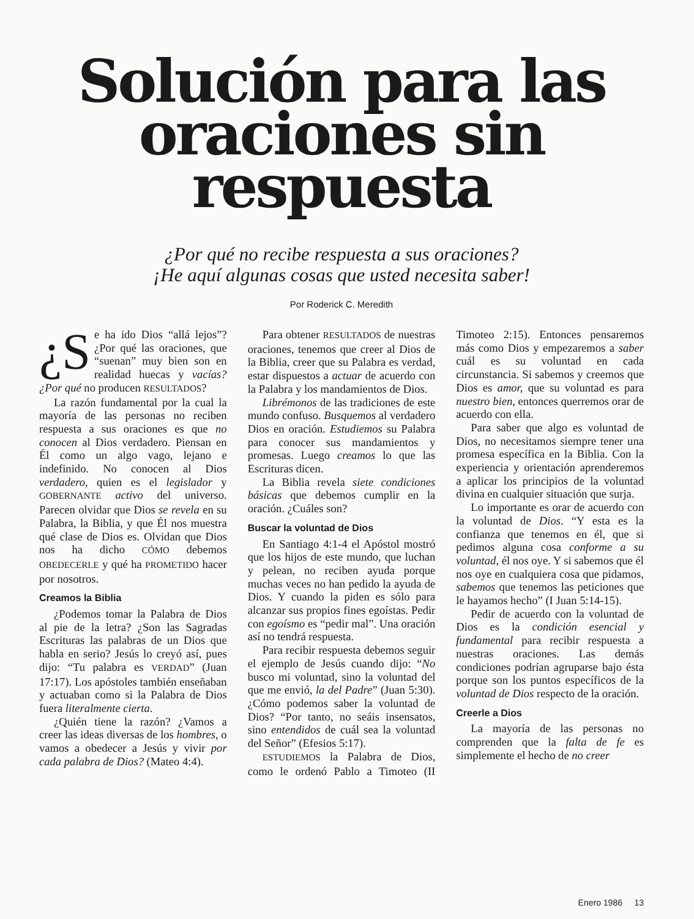Solución para las
oraciones sin respuesta
¿Por qué no recibe respuesta a sus oraciones?
¡He aquí algunas cosas que usted necesita saber!
Por Roderick C. Meredith
¿S e ha ido Dios “allá lejos”? ¿Por qué las oraciones, que “suenan” muy bien son en realidad huecas y vacías? ¿Por qué no producen RESULTADOS?
La razón fundamental por la cual la mayoría de las personas no reciben respuesta a sus oraciones es que no conocen al Dios verdadero. Piensan en Él como un algo vago, lejano e indefinido. No conocen al Dios verdadero, quien es el legislador y GOBERNANTE activo del universo. Parecen olvidar que Dios se revela en su Palabra, la Biblia, y que Él nos muestra qué clase de Dios es. Olvidan que Dios nos ha dicho CÓMO debemos OBEDECERLE y qué ha PROMETIDO hacer por nosotros.
Creamos la Biblia
¿Podemos tomar la Palabra de Dios al pie de la letra? ¿Son las Sagradas Escrituras las palabras de un Dios que habla en serio? Jesús lo creyó así, pues dijo: “Tu palabra es VERDAD” (Juan 17:17). Los apóstoles también enseñaban y actuaban como si la Palabra de Dios fuera literalmente cierta.
¿Quién tiene la razón? ¿Vamos a creer las ideas diversas de los hombres, o vamos a obedecer a Jesús y vivir por cada palabra de Dios? (Mateo 4:4).
Para obtener RESULTADOS de nuestras oraciones, tenemos que creer al Dios de la Biblia, creer que su Palabra es verdad, estar dispuestos a actuar de acuerdo con la Palabra y los mandamientos de Dios.
Librémonos de las tradiciones de este mundo confuso. Busquemos al verdadero Dios en oración. Estudiemos su Palabra para conocer sus mandamientos y promesas. Luego creamos lo que las Escrituras dicen.
La Biblia revela siete condiciones básicas que debemos cumplir en la oración. ¿Cuáles son?
Buscar la voluntad de Dios
En Santiago 4:1-4 el Apóstol mostró que los hijos de este mundo, que luchan y pelean, no reciben ayuda porque muchas veces no han pedido la ayuda de Dios. Y cuando la piden es sólo para alcanzar sus propios fines egoístas. Pedir con egoísmo es “pedir mal”. Una oración así no tendrá respuesta.
Para recibir respuesta debemos seguir el ejemplo de Jesús cuando dijo: “No busco mi voluntad, sino la voluntad del que me envió, la del Padre” (Juan 5:30). ¿Cómo podemos saber la voluntad de Dios? “Por tanto, no seáis insensatos, sino entendidos de cuál sea la voluntad del Señor” (Efesios 5:17).
ESTUDIEMOS la Palabra de Dios, como le ordenó Pablo a Timoteo (II Timoteo 2:15). Entonces pensaremos más como Dios y empezaremos a saber cuál es su voluntad en cada circunstancia. Si sabemos y creemos que Dios es amor, que su voluntad es para nuestro bien, entonces querremos orar de acuerdo con ella.
Para saber que algo es voluntad de Dios, no necesitamos siempre tener una promesa específica en la Biblia. Con la experiencia y orientación aprenderemos a aplicar los principios de la voluntad divina en cualquier situación que surja.
Lo importante es orar de acuerdo con la voluntad de Dios. “Y esta es la confianza que tenemos en él, que si pedimos alguna cosa conforme a su voluntad, él nos oye. Y si sabemos que él nos oye en cualquiera cosa que pidamos, sabemos que tenemos las peticiones que le hayamos hecho” (I Juan 5:14-15).
Pedir de acuerdo con la voluntad de Dios es la condición esencial y fundamental para recibir respuesta a nuestras oraciones. Las demás condiciones podrían agruparse bajo ésta porque son los puntos específicos de la voluntad de Dios respecto de la oración.
Creerle a Dios
La mayoría de las personas no comprenden que la falta de fe es simplemente el hecho de no creer
Enero 1986 13